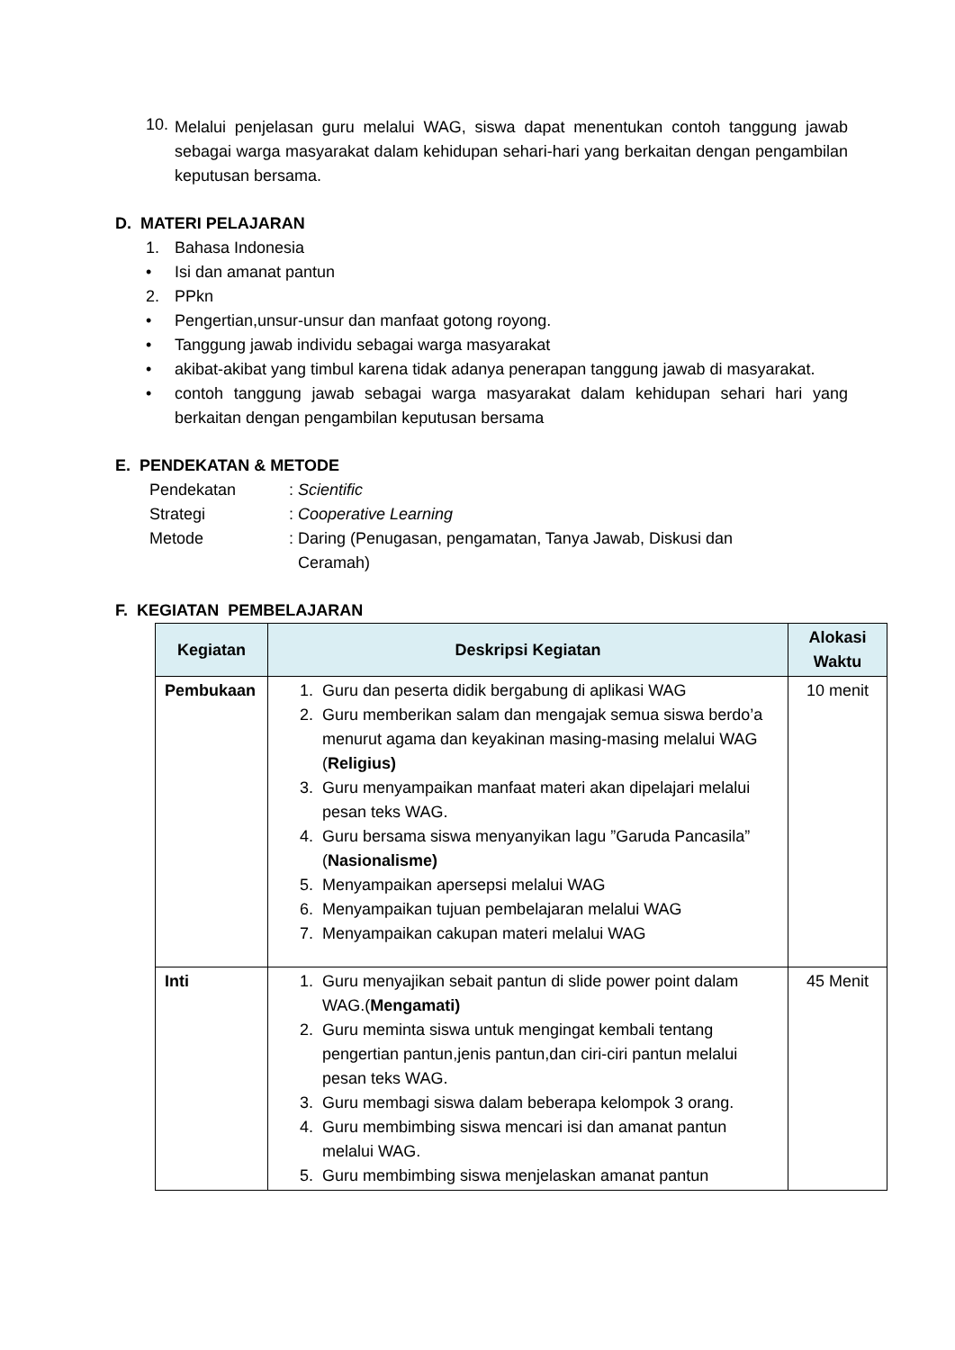10.
Melalui penjelasan guru melalui WAG, siswa dapat menentukan contoh tanggung jawab sebagai warga masyarakat dalam kehidupan sehari-hari yang berkaitan dengan pengambilan keputusan bersama.
D. MATERI PELAJARAN
1. Bahasa Indonesia
• Isi dan amanat pantun
2. PPkn
• Pengertian,unsur-unsur dan manfaat gotong royong.
• Tanggung jawab individu sebagai warga masyarakat
• akibat-akibat yang timbul karena tidak adanya penerapan tanggung jawab di masyarakat.
• contoh tanggung jawab sebagai warga masyarakat dalam kehidupan sehari hari yang berkaitan dengan pengambilan keputusan bersama
E. PENDEKATAN & METODE
Pendekatan: Scientific
Strategi: Cooperative Learning
Metode: Daring (Penugasan, pengamatan, Tanya Jawab, Diskusi dan
Ceramah)
F. KEGIATAN PEMBELAJARAN
| Kegiatan | Deskripsi Kegiatan | Alokasi Waktu |
| --- | --- | --- |
| Pembukaan | 1. Guru dan peserta didik bergabung di aplikasi WAG 2. Guru memberikan salam dan mengajak semua siswa berdo’a menurut agama dan keyakinan masing-masing melalui WAG ( Religius) 3. Guru menyampaikan manfaat materi akan dipelajari melalui pesan teks WAG. 4. Guru bersama siswa menyanyikan lagu ”Garuda Pancasila” ( Nasionalisme) 5. Menyampaikan apersepsi melalui WAG 6. Menyampaikan tujuan pembelajaran melalui WAG 7. Menyampaikan cakupan materi melalui WAG | 10 menit |
| Inti | 1. Guru menyajikan sebait pantun di slide power point dalam WAG.( Mengamati) 2. Guru meminta siswa untuk mengingat kembali tentang pengertian pantun,jenis pantun,dan ciri-ciri pantun melalui pesan teks WAG. 3. Guru membagi siswa dalam beberapa kelompok 3 orang. 4. Guru membimbing siswa mencari isi dan amanat pantun melalui WAG. 5. Guru membimbing siswa menjelaskan amanat pantun | 45 Menit |